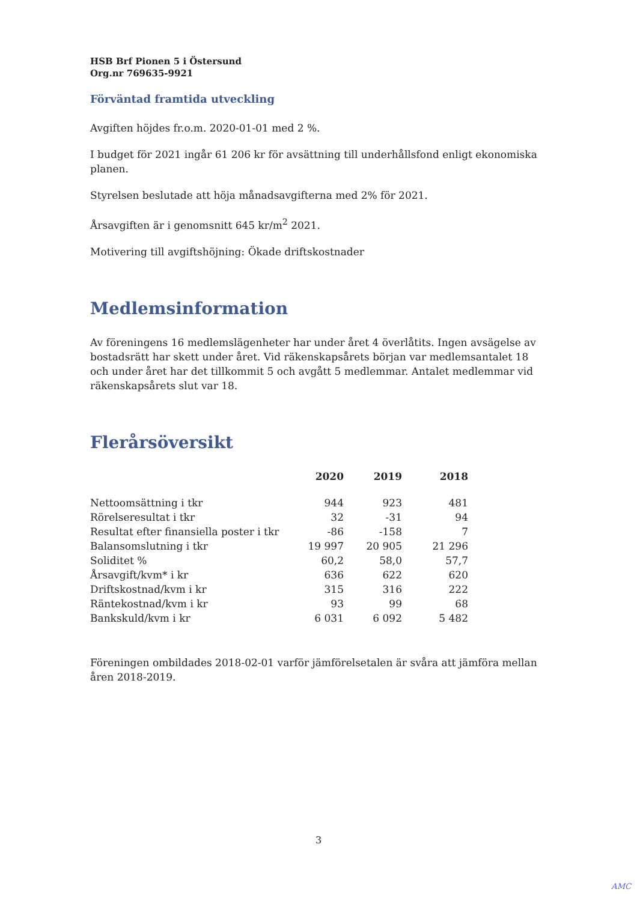HSB Brf Pionen 5 i Östersund
Org.nr 769635-9921
Förväntad framtida utveckling
Avgiften höjdes fr.o.m. 2020-01-01 med 2 %.
I budget för 2021 ingår 61 206 kr för avsättning till underhållsfond enligt ekonomiska planen.
Styrelsen beslutade att höja månadsavgifterna med 2% för 2021.
Årsavgiften är i genomsnitt 645 kr/m<sup>2</sup> 2021.
Motivering till avgiftshöjning: Ökade driftskostnader
Medlemsinformation
Av föreningens 16 medlemslägenheter har under året 4 överlåtits. Ingen avsägelse av bostadsrätt har skett under året. Vid räkenskapsårets början var medlemsantalet 18 och under året har det tillkommit 5 och avgått 5 medlemmar. Antalet medlemmar vid räkenskapsårets slut var 18.
Flerårsöversikt
| | 2020 | 2019 | 2018 |
| --- | --- | --- | --- |
| Nettoomsättning i tkr | 944 | 923 | 481 |
| Rörelseresultat i tkr | 32 | -31 | 94 |
| Resultat efter finansiella poster i tkr | -86 | -158 | 7 |
| Balansomslutning i tkr | 19 997 | 20 905 | 21 296 |
| Soliditet % | 60,2 | 58,0 | 57,7 |
| Årsavgift/kvm* i kr | 636 | 622 | 620 |
| Driftskostnad/kvm i kr | 315 | 316 | 222 |
| Räntekostnad/kvm i kr | 93 | 99 | 68 |
| Bankskuld/kvm i kr | 6 031 | 6 092 | 5 482 |
Föreningen ombildades 2018-02-01 varför jämförelsetalen är svåra att jämföra mellan åren 2018-2019.
3
AMC